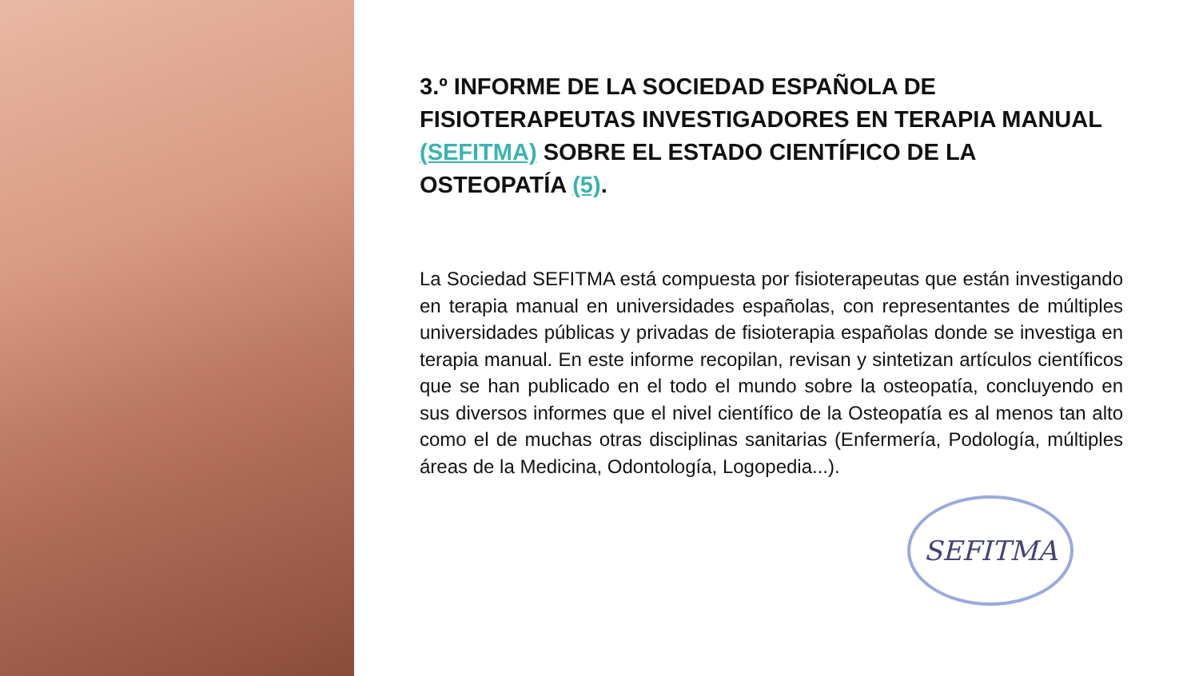3.º INFORME DE LA SOCIEDAD ESPAÑOLA DE FISIOTERAPEUTAS INVESTIGADORES EN TERAPIA MANUAL (SEFITMA) SOBRE EL ESTADO CIENTÍFICO DE LA OSTEOPATÍA (5).
La Sociedad SEFITMA está compuesta por fisioterapeutas que están investigando en terapia manual en universidades españolas, con representantes de múltiples universidades públicas y privadas de fisioterapia españolas donde se investiga en terapia manual. En este informe recopilan, revisan y sintetizan artículos científicos que se han publicado en el todo el mundo sobre la osteopatía, concluyendo en sus diversos informes que el nivel científico de la Osteopatía es al menos tan alto como el de muchas otras disciplinas sanitarias (Enfermería, Podología, múltiples áreas de la Medicina, Odontología, Logopedia...).
SEFITMA